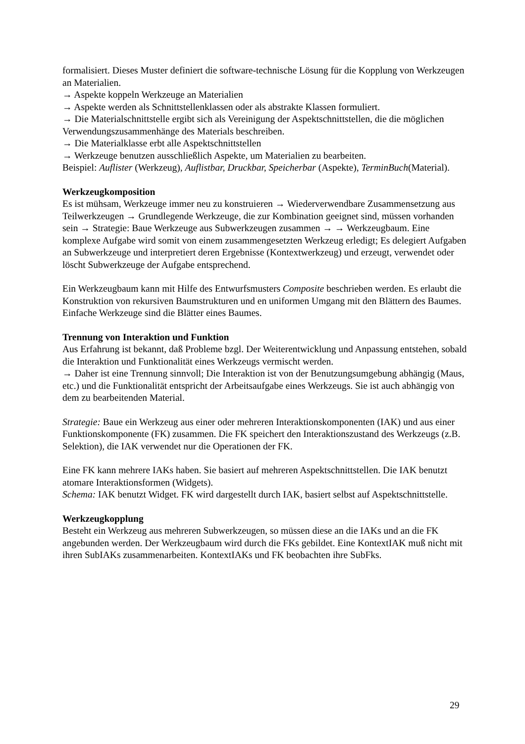formalisiert. Dieses Muster definiert die software-technische Lösung für die Kopplung von Werkzeugen an Materialien.
→ Aspekte koppeln Werkzeuge an Materialien
→ Aspekte werden als Schnittstellenklassen oder als abstrakte Klassen formuliert.
→ Die Materialschnittstelle ergibt sich als Vereinigung der Aspektschnittstellen, die die möglichen Verwendungszusammenhänge des Materials beschreiben.
→ Die Materialklasse erbt alle Aspektschnittstellen
→ Werkzeuge benutzen ausschließlich Aspekte, um Materialien zu bearbeiten.
Beispiel: Auflister (Werkzeug), Auflistbar, Druckbar, Speicherbar (Aspekte), TerminBuch(Material).
Werkzeugkomposition
Es ist mühsam, Werkzeuge immer neu zu konstruieren → Wiederverwendbare Zusammensetzung aus Teilwerkzeugen → Grundlegende Werkzeuge, die zur Kombination geeignet sind, müssen vorhanden sein → Strategie: Baue Werkzeuge aus Subwerkzeugen zusammen → → Werkzeugbaum. Eine komplexe Aufgabe wird somit von einem zusammengesetzten Werkzeug erledigt; Es delegiert Aufgaben an Subwerkzeuge und interpretiert deren Ergebnisse (Kontextwerkzeug) und erzeugt, verwendet oder löscht Subwerkzeuge der Aufgabe entsprechend.
Ein Werkzeugbaum kann mit Hilfe des Entwurfsmusters Composite beschrieben werden. Es erlaubt die Konstruktion von rekursiven Baumstrukturen und en uniformen Umgang mit den Blättern des Baumes. Einfache Werkzeuge sind die Blätter eines Baumes.
Trennung von Interaktion und Funktion
Aus Erfahrung ist bekannt, daß Probleme bzgl. Der Weiterentwicklung und Anpassung entstehen, sobald die Interaktion und Funktionalität eines Werkzeugs vermischt werden.
→ Daher ist eine Trennung sinnvoll; Die Interaktion ist von der Benutzungsumgebung abhängig (Maus, etc.) und die Funktionalität entspricht der Arbeitsaufgabe eines Werkzeugs. Sie ist auch abhängig von dem zu bearbeitenden Material.
Strategie: Baue ein Werkzeug aus einer oder mehreren Interaktionskomponenten (IAK) und aus einer Funktionskomponente (FK) zusammen. Die FK speichert den Interaktionszustand des Werkzeugs (z.B. Selektion), die IAK verwendet nur die Operationen der FK.
Eine FK kann mehrere IAKs haben. Sie basiert auf mehreren Aspektschnittstellen. Die IAK benutzt atomare Interaktionsformen (Widgets).
Schema: IAK benutzt Widget. FK wird dargestellt durch IAK, basiert selbst auf Aspektschnittstelle.
Werkzeugkopplung
Besteht ein Werkzeug aus mehreren Subwerkzeugen, so müssen diese an die IAKs und an die FK angebunden werden. Der Werkzeugbaum wird durch die FKs gebildet. Eine KontextIAK muß nicht mit ihren SubIAKs zusammenarbeiten. KontextIAKs und FK beobachten ihre SubFks.
29